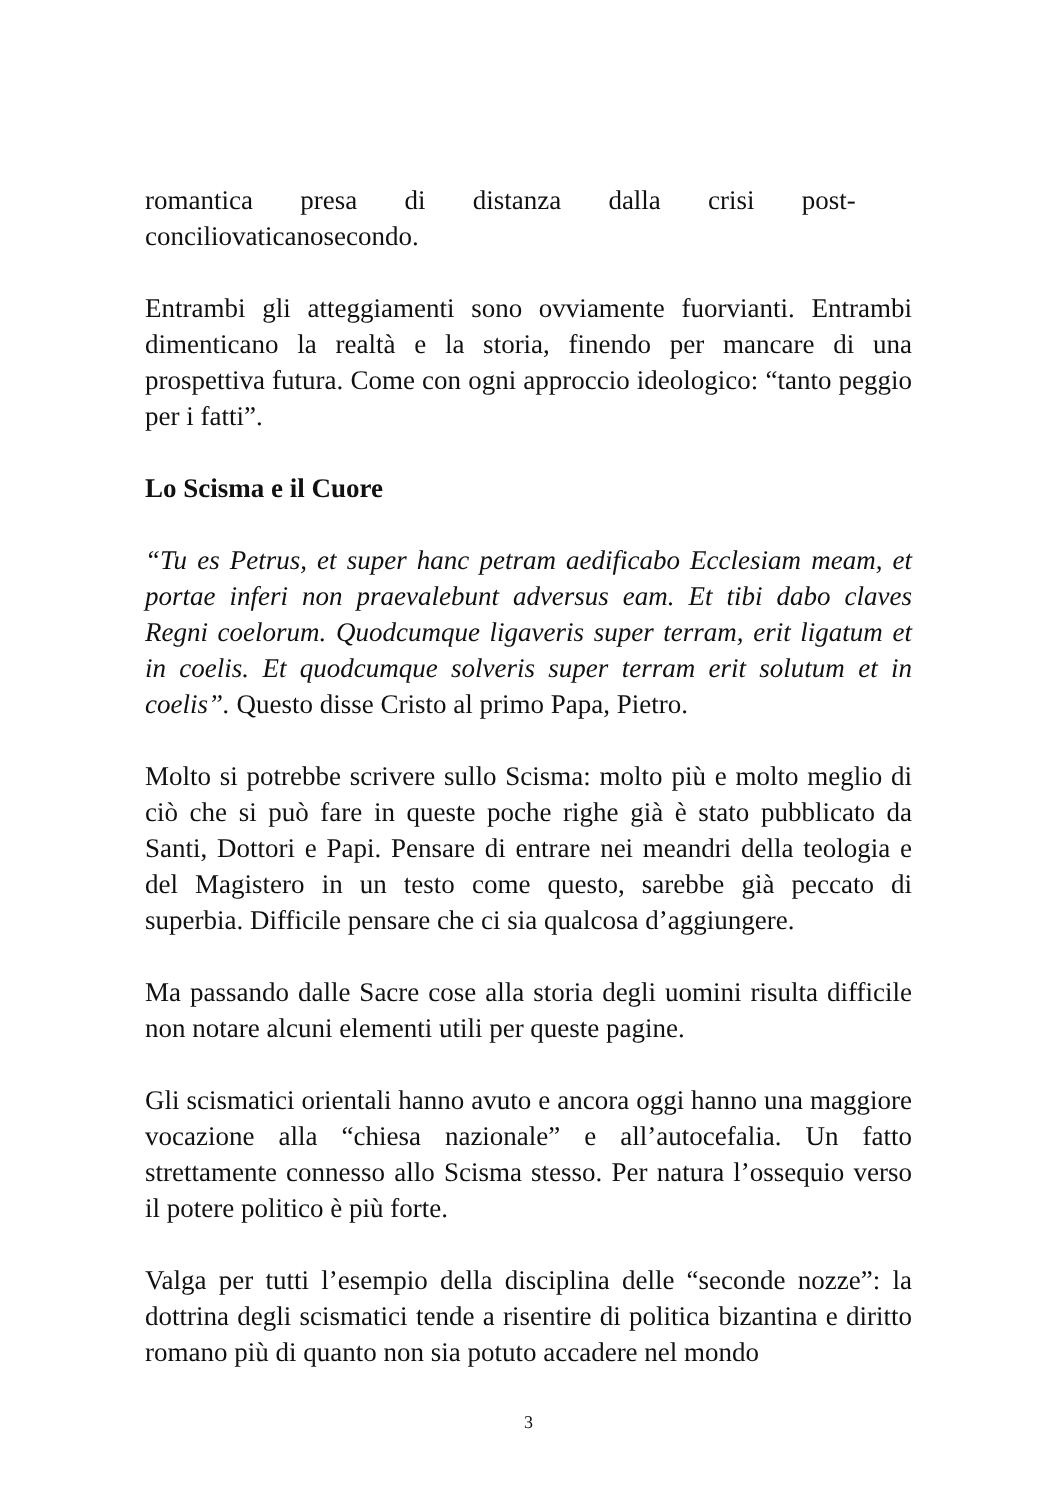romantica presa di distanza dalla crisi post-
conciliovaticanosecondo.
Entrambi gli atteggiamenti sono ovviamente fuorvianti. Entrambi dimenticano la realtà e la storia, finendo per mancare di una prospettiva futura. Come con ogni approccio ideologico: “tanto peggio per i fatti”.
Lo Scisma e il Cuore
“Tu es Petrus, et super hanc petram aedificabo Ecclesiam meam, et portae inferi non praevalebunt adversus eam. Et tibi dabo claves Regni coelorum. Quodcumque ligaveris super terram, erit ligatum et in coelis. Et quodcumque solveris super terram erit solutum et in coelis”. Questo disse Cristo al primo Papa, Pietro.
Molto si potrebbe scrivere sullo Scisma: molto più e molto meglio di ciò che si può fare in queste poche righe già è stato pubblicato da Santi, Dottori e Papi. Pensare di entrare nei meandri della teologia e del Magistero in un testo come questo, sarebbe già peccato di superbia. Difficile pensare che ci sia qualcosa d’aggiungere.
Ma passando dalle Sacre cose alla storia degli uomini risulta difficile non notare alcuni elementi utili per queste pagine.
Gli scismatici orientali hanno avuto e ancora oggi hanno una maggiore vocazione alla “chiesa nazionale” e all’autocefalia. Un fatto strettamente connesso allo Scisma stesso. Per natura l’ossequio verso il potere politico è più forte.
Valga per tutti l’esempio della disciplina delle “seconde nozze”: la dottrina degli scismatici tende a risentire di politica bizantina e diritto romano più di quanto non sia potuto accadere nel mondo
3